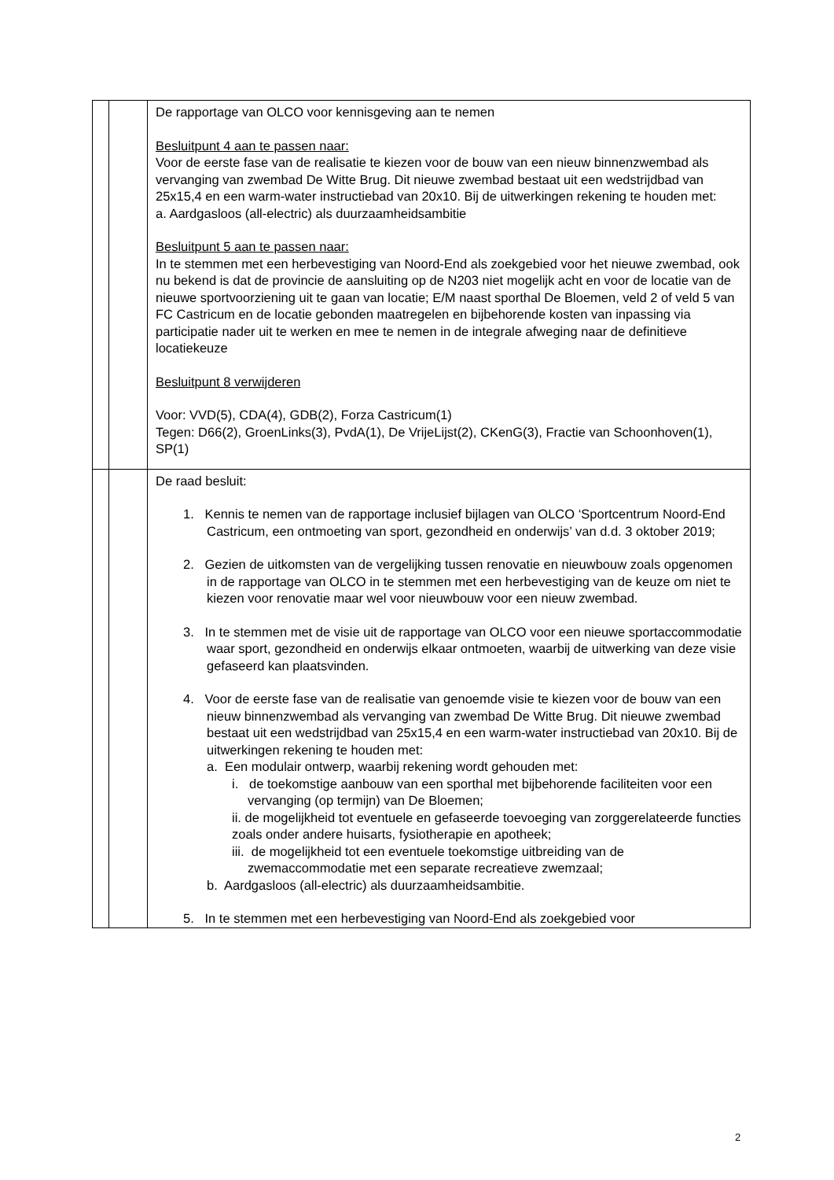| | | De rapportage van OLCO voor kennisgeving aan te nemen Besluitpunt 4 aan te passen naar: Voor de eerste fase van de realisatie te kiezen voor de bouw van een nieuw binnenzwembad als vervanging van zwembad De Witte Brug. Dit nieuwe zwembad bestaat uit een wedstrijdbad van 25x15,4 en een warm-water instructiebad van 20x10. Bij de uitwerkingen rekening te houden met: a. Aardgasloos (all-electric) als duurzaamheidsambitie Besluitpunt 5 aan te passen naar: In te stemmen met een herbevestiging van Noord-End als zoekgebied voor het nieuwe zwembad, ook nu bekend is dat de provincie de aansluiting op de N203 niet mogelijk acht en voor de locatie van de nieuwe sportvoorziening uit te gaan van locatie; E/M naast sporthal De Bloemen, veld 2 of veld 5 van FC Castricum en de locatie gebonden maatregelen en bijbehorende kosten van inpassing via participatie nader uit te werken en mee te nemen in de integrale afweging naar de definitieve locatiekeuze Besluitpunt 8 verwijderen Voor: VVD(5), CDA(4), GDB(2), Forza Castricum(1) Tegen: D66(2), GroenLinks(3), PvdA(1), De VrijeLijst(2), CKenG(3), Fractie van Schoonhoven(1), SP(1) |
| | | De raad besluit: 1. Kennis te nemen van de rapportage inclusief bijlagen van OLCO ‘Sportcentrum Noord-End Castricum, een ontmoeting van sport, gezondheid en onderwijs’ van d.d. 3 oktober 2019; 2. Gezien de uitkomsten van de vergelijking tussen renovatie en nieuwbouw zoals opgenomen in de rapportage van OLCO in te stemmen met een herbevestiging van de keuze om niet te kiezen voor renovatie maar wel voor nieuwbouw voor een nieuw zwembad. 3. In te stemmen met de visie uit de rapportage van OLCO voor een nieuwe sportaccommodatie waar sport, gezondheid en onderwijs elkaar ontmoeten, waarbij de uitwerking van deze visie gefaseerd kan plaatsvinden. 4. Voor de eerste fase van de realisatie van genoemde visie te kiezen voor de bouw van een nieuw binnenzwembad als vervanging van zwembad De Witte Brug. Dit nieuwe zwembad bestaat uit een wedstrijdbad van 25x15,4 en een warm-water instructiebad van 20x10. Bij de uitwerkingen rekening te houden met: a. Een modulair ontwerp, waarbij rekening wordt gehouden met: i. de toekomstige aanbouw van een sporthal met bijbehorende faciliteiten voor een vervanging (op termijn) van De Bloemen; ii. de mogelijkheid tot eventuele en gefaseerde toevoeging van zorggerelateerde functies zoals onder andere huisarts, fysiotherapie en apotheek; iii. de mogelijkheid tot een eventuele toekomstige uitbreiding van de zwemaccommodatie met een separate recreatieve zwemzaal; b. Aardgasloos (all-electric) als duurzaamheidsambitie. 5. In te stemmen met een herbevestiging van Noord-End als zoekgebied voor |
2